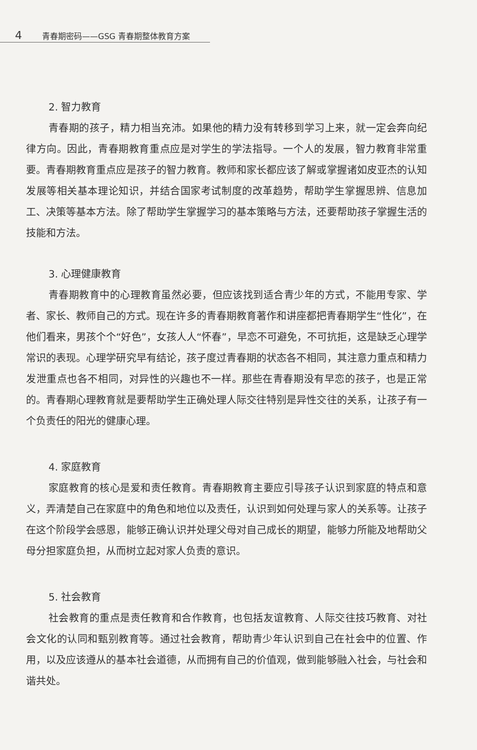4 青春期密码——GSG 青春期整体教育方案
2. 智力教育
青春期的孩子，精力相当充沛。如果他的精力没有转移到学习上来，就一定会奔向纪律方向。因此，青春期教育重点应是对学生的学法指导。一个人的发展，智力教育非常重要。青春期教育重点应是孩子的智力教育。教师和家长都应该了解或掌握诸如皮亚杰的认知发展等相关基本理论知识，并结合国家考试制度的改革趋势，帮助学生掌握思辨、信息加工、决策等基本方法。除了帮助学生掌握学习的基本策略与方法，还要帮助孩子掌握生活的技能和方法。
3. 心理健康教育
青春期教育中的心理教育虽然必要，但应该找到适合青少年的方式，不能用专家、学者、家长、教师自己的方式。现在许多的青春期教育著作和讲座都把青春期学生“性化”，在他们看来，男孩个个“好色”，女孩人人“怀春”，早恋不可避免，不可抗拒，这是缺乏心理学常识的表现。心理学研究早有结论，孩子度过青春期的状态各不相同，其注意力重点和精力发泄重点也各不相同，对异性的兴趣也不一样。那些在青春期没有早恋的孩子，也是正常的。青春期心理教育就是要帮助学生正确处理人际交往特别是异性交往的关系，让孩子有一个负责任的阳光的健康心理。
4. 家庭教育
家庭教育的核心是爱和责任教育。青春期教育主要应引导孩子认识到家庭的特点和意义，弄清楚自己在家庭中的角色和地位以及责任，认识到如何处理与家人的关系等。让孩子在这个阶段学会感恩，能够正确认识并处理父母对自己成长的期望，能够力所能及地帮助父母分担家庭负担，从而树立起对家人负责的意识。
5. 社会教育
社会教育的重点是责任教育和合作教育，也包括友谊教育、人际交往技巧教育、对社会文化的认同和甄别教育等。通过社会教育，帮助青少年认识到自己在社会中的位置、作用，以及应该遵从的基本社会道德，从而拥有自己的价值观，做到能够融入社会，与社会和谐共处。